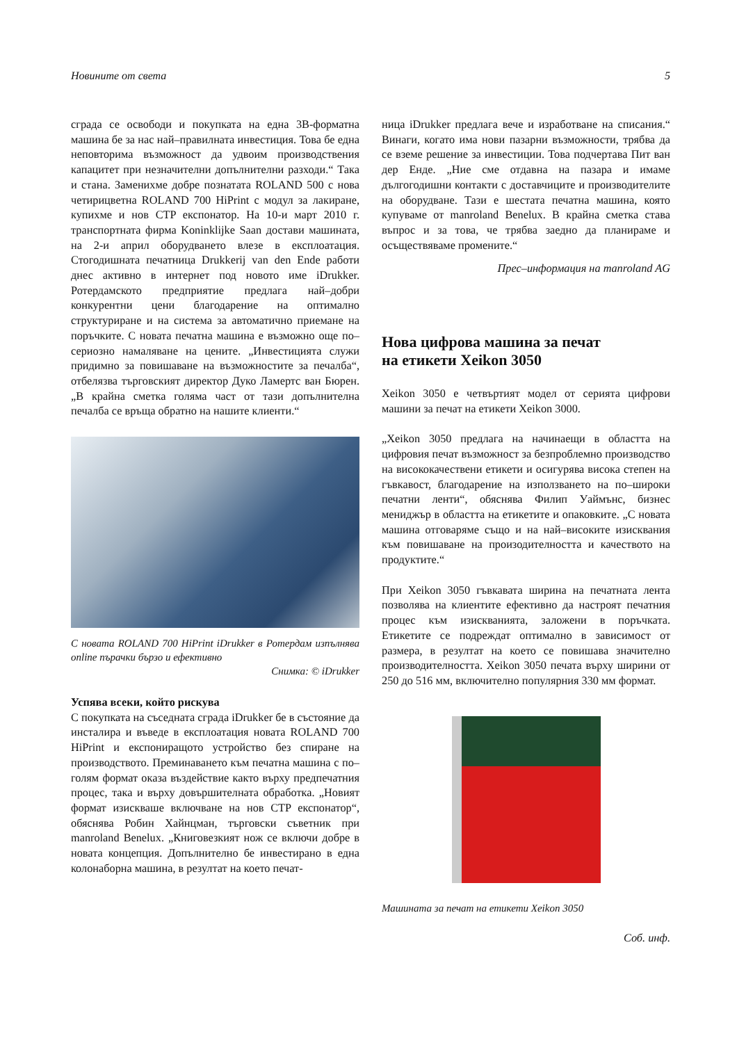Новините от света 5
сграда се освободи и покупката на една 3В-форматна машина бе за нас най–правилната инвестиция. Това бе една неповторима възможност да удвоим производствения капацитет при незначителни допълнителни разходи.“ Така и стана. Заменихме добре познатата ROLAND 500 с нова четирицветна ROLAND 700 HiPrint с модул за лакиране, купихме и нов CTP експонатор. На 10-и март 2010 г. транспортната фирма Koninklijke Saan достави машината, на 2-и април оборудването влезе в експлоатация. Стогодишната печатница Drukkerij van den Ende работи днес активно в интернет под новото име iDrukker. Ротердамското предприятие предлага най–добри конкурентни цени благодарение на оптимално структуриране и на система за автоматично приемане на поръчките. С новата печатна машина е възможно още по–сериозно намаляване на цените. „Инвестицията служи придимно за повишаване на възможностите за печалба“, отбелязва търговският директор Дуко Ламертс ван Бюрен. „В крайна сметка голяма част от тази допълнителна печалба се връща обратно на нашите клиенти.“
С новата ROLAND 700 HiPrint iDrukker в Ротердам изпълнява online пърачки бързо и ефективно
Снимка: © iDrukker
Успява всеки, който рискува
С покупката на съседната сграда iDrukker бе в състояние да инсталира и въведе в експлоатация новата ROLAND 700 HiPrint и експониращото устройство без спиране на производството. Преминаването към печатна машина с по–голям формат оказа въздействие както върху предпечатния процес, така и върху довършителната обработка. „Новият формат изискваше включване на нов CTP експонатор“, обяснява Робин Хайнцман, търговски съветник при manroland Benelux. „Книговезкият нож се включи добре в новата концепция. Допълнително бе инвестирано в една колонаборна машина, в резултат на което печат-
ница iDrukker предлага вече и изработване на списания.“ Винаги, когато има нови пазарни възможности, трябва да се вземе решение за инвестиции. Това подчертава Пит ван дер Енде. „Ние сме отдавна на пазара и имаме дългогодишни контакти с доставчиците и производителите на оборудване. Тази е шестата печатна машина, която купуваме от manroland Benelux. В крайна сметка става въпрос и за това, че трябва заедно да планираме и осъществяваме промените.“
Прес–информация на manroland AG
Нова цифрова машина за печат
на етикети Xeikon 3050
Xeikon 3050 е четвъртият модел от серията цифрови машини за печат на етикети Xeikon 3000.
„Xeikon 3050 предлага на начинаещи в областта на цифровия печат възможност за безпроблемно производство на висококачествени етикети и осигурява висока степен на гъвкавост, благодарение на използването на по–широки печатни ленти“, обяснява Филип Уаймънс, бизнес мениджър в областта на етикетите и опаковките. „С новата машина отговаряме също и на най–високите изисквания към повишаване на произодителността и качеството на продуктите.“
При Xeikon 3050 гъвкавата ширина на печатната лента позволява на клиентите ефективно да настроят печатния процес към изискванията, заложени в поръчката. Етикетите се подреждат оптимално в зависимост от размера, в резултат на което се повишава значително производителността. Xeikon 3050 печата върху ширини от 250 до 516 мм, включително популярния 330 мм формат.
Машината за печат на етикети Xeikon 3050
Соб. инф.